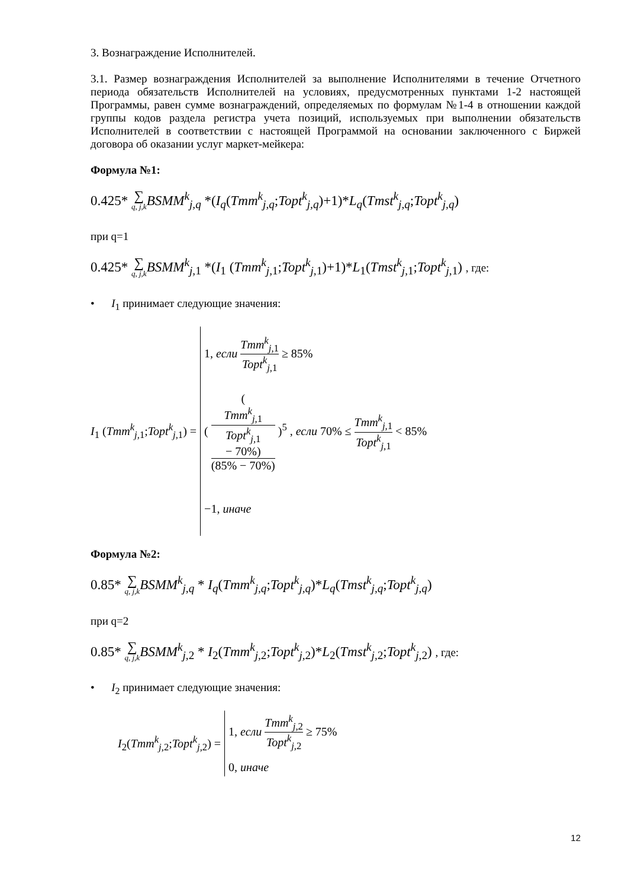3. Вознаграждение Исполнителей.
3.1. Размер вознаграждения Исполнителей за выполнение Исполнителями в течение Отчетного периода обязательств Исполнителей на условиях, предусмотренных пунктами 1-2 настоящей Программы, равен сумме вознаграждений, определяемых по формулам №1-4 в отношении каждой группы кодов раздела регистра учета позиций, используемых при выполнении обязательств Исполнителей в соответствии с настоящей Программой на основании заключенного с Биржей договора об оказании услуг маркет-мейкера:
Формула №1:
0.425* ∑ q, j,k BSMM<sup>k</sup><sub>j,q</sub> *(I<sub>q</sub>(Tmm<sup>k</sup><sub>j,q</sub>;Topt<sup>k</sup><sub>j,q</sub>)+1)*L<sub>q</sub>(Tmst<sup>k</sup><sub>j,q</sub>;Topt<sup>k</sup><sub>j,q</sub>)
при q=1
0.425* ∑ q, j,k BSMM<sup>k</sup><sub>j, 1</sub> *(I<sub>1</sub> (Tmm<sup>k</sup><sub>j, 1</sub>;Topt<sup>k</sup><sub>j, 1</sub>)+1)*L<sub>1</sub>(Tmst<sup>k</sup><sub>j, 1</sub>;Topt<sup>k</sup><sub>j, 1</sub>) , где:
• I<sub>1</sub> принимает следующие значения:
| I<sub>1</sub> ( Tmm<sup>k</sup><sub>j,1</sub>; Topt<sup>k</sup><sub>j,1</sub>) = | 1, если Tmm<sup>k</sup><sub>j,1</sub> Topt<sup>k</sup><sub>j,1</sub> ≥ 85% ( ( Tmm<sup>k</sup><sub>j,1</sub> Topt<sup>k</sup><sub>j,1</sub> − 70%) (85% − 70%) )<sup>5</sup> , если 70% ≤ Tmm<sup>k</sup><sub>j,1</sub> Topt<sup>k</sup><sub>j,1</sub> < 85% −1, иначе |
Формула №2:
0.85* ∑ q, j,k BSMM<sup>k</sup><sub>j,q</sub> * I<sub>q</sub>(Tmm<sup>k</sup><sub>j,q</sub>;Topt<sup>k</sup><sub>j,q</sub>)*L<sub>q</sub>(Tmst<sup>k</sup><sub>j,q</sub>;Topt<sup>k</sup><sub>j,q</sub>)
при q=2
0.85* ∑ q, j,k BSMM<sup>k</sup><sub>j, 2</sub> * I<sub>2</sub>(Tmm<sup>k</sup><sub>j, 2</sub>;Topt<sup>k</sup><sub>j, 2</sub>)*L<sub>2</sub>(Tmst<sup>k</sup><sub>j, 2</sub>;Topt<sup>k</sup><sub>j, 2</sub>) , где:
• I<sub>2</sub> принимает следующие значения:
| I<sub>2</sub>( Tmm<sup>k</sup><sub>j,2</sub>; Topt<sup>k</sup><sub>j,2</sub>) = | 1, если Tmm<sup>k</sup><sub>j,2</sub> Topt<sup>k</sup><sub>j,2</sub> ≥ 75% 0, иначе |
12